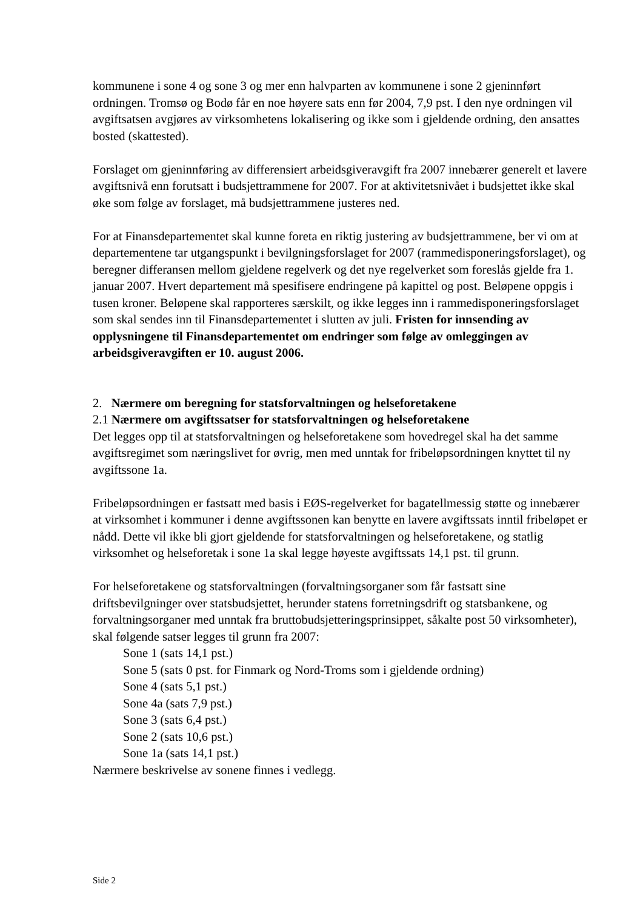kommunene i sone 4 og sone 3 og mer enn halvparten av kommunene i sone 2 gjeninnført ordningen. Tromsø og Bodø får en noe høyere sats enn før 2004, 7,9 pst. I den nye ordningen vil avgiftsatsen avgjøres av virksomhetens lokalisering og ikke som i gjeldende ordning, den ansattes bosted (skattested).
Forslaget om gjeninnføring av differensiert arbeidsgiveravgift fra 2007 innebærer generelt et lavere avgiftsnivå enn forutsatt i budsjettrammene for 2007. For at aktivitetsnivået i budsjettet ikke skal øke som følge av forslaget, må budsjettrammene justeres ned.
For at Finansdepartementet skal kunne foreta en riktig justering av budsjettrammene, ber vi om at departementene tar utgangspunkt i bevilgningsforslaget for 2007 (rammedisponeringsforslaget), og beregner differansen mellom gjeldene regelverk og det nye regelverket som foreslås gjelde fra 1. januar 2007. Hvert departement må spesifisere endringene på kapittel og post. Beløpene oppgis i tusen kroner. Beløpene skal rapporteres særskilt, og ikke legges inn i rammedisponeringsforslaget som skal sendes inn til Finansdepartementet i slutten av juli. Fristen for innsending av opplysningene til Finansdepartementet om endringer som følge av omleggingen av arbeidsgiveravgiften er 10. august 2006.
2. Nærmere om beregning for statsforvaltningen og helseforetakene
2.1 Nærmere om avgiftssatser for statsforvaltningen og helseforetakene
Det legges opp til at statsforvaltningen og helseforetakene som hovedregel skal ha det samme avgiftsregimet som næringslivet for øvrig, men med unntak for fribeløpsordningen knyttet til ny avgiftssone 1a.
Fribeløpsordningen er fastsatt med basis i EØS-regelverket for bagatellmessig støtte og innebærer at virksomhet i kommuner i denne avgiftssonen kan benytte en lavere avgiftssats inntil fribeløpet er nådd. Dette vil ikke bli gjort gjeldende for statsforvaltningen og helseforetakene, og statlig virksomhet og helseforetak i sone 1a skal legge høyeste avgiftssats 14,1 pst. til grunn.
For helseforetakene og statsforvaltningen (forvaltningsorganer som får fastsatt sine driftsbevilgninger over statsbudsjettet, herunder statens forretningsdrift og statsbankene, og forvaltningsorganer med unntak fra bruttobudsjetteringsprinsippet, såkalte post 50 virksomheter), skal følgende satser legges til grunn fra 2007:
Sone 1 (sats 14,1 pst.)
Sone 5 (sats 0 pst. for Finmark og Nord-Troms som i gjeldende ordning)
Sone 4 (sats 5,1 pst.)
Sone 4a (sats 7,9 pst.)
Sone 3 (sats 6,4 pst.)
Sone 2 (sats 10,6 pst.)
Sone 1a (sats 14,1 pst.)
Nærmere beskrivelse av sonene finnes i vedlegg.
Side 2